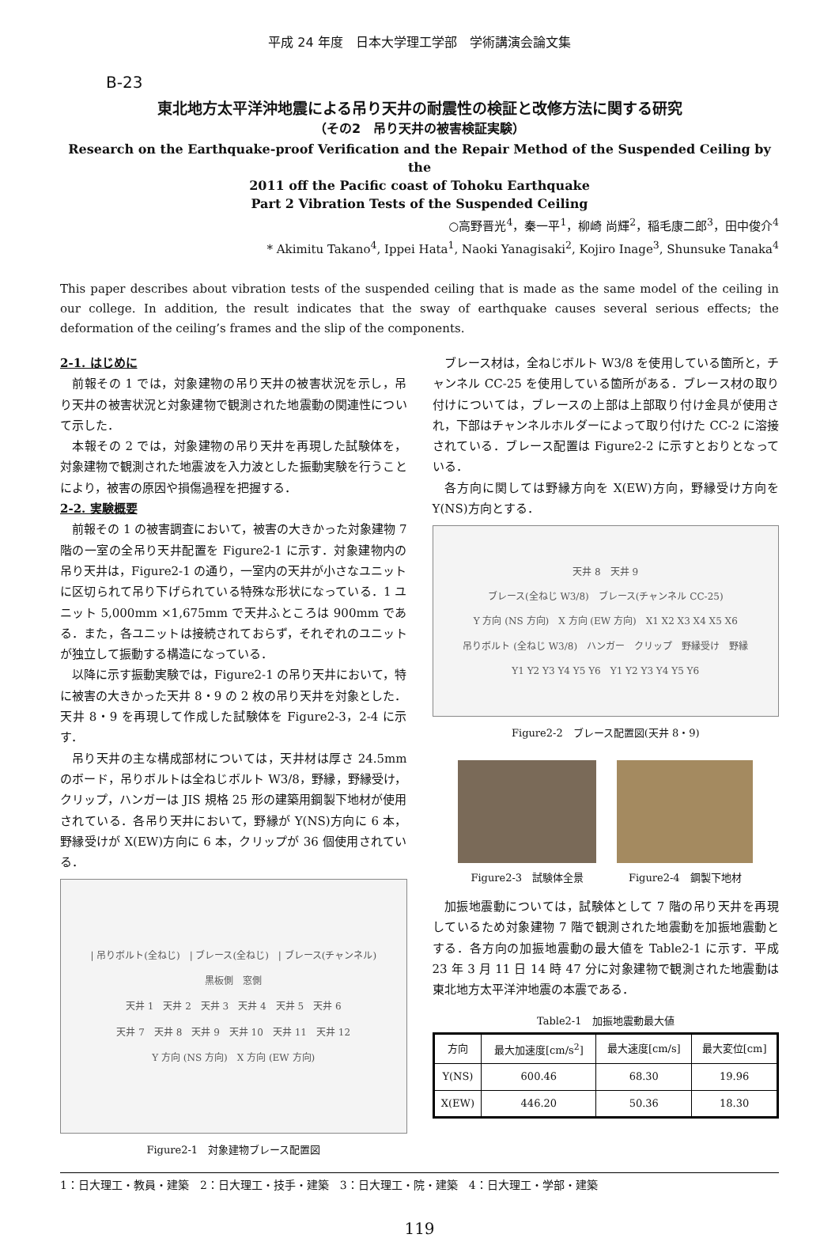平成 24 年度　日本大学理工学部　学術講演会論文集
B-23
東北地方太平洋沖地震による吊り天井の耐震性の検証と改修方法に関する研究
（その2　吊り天井の被害検証実験）
Research on the Earthquake-proof Verification and the Repair Method of the Suspended Ceiling by the
2011 off the Pacific coast of Tohoku Earthquake
Part 2 Vibration Tests of the Suspended Ceiling
○高野晋光<sup>4</sup>，秦一平<sup>1</sup>，柳崎 尚輝<sup>2</sup>，稲毛康二郎<sup>3</sup>，田中俊介<sup>4</sup>
* Akimitu Takano<sup>4</sup>, Ippei Hata<sup>1</sup>, Naoki Yanagisaki<sup>2</sup>, Kojiro Inage<sup>3</sup>, Shunsuke Tanaka<sup>4</sup>
This paper describes about vibration tests of the suspended ceiling that is made as the same model of the ceiling in our college. In addition, the result indicates that the sway of earthquake causes several serious effects; the deformation of the ceiling’s frames and the slip of the components.
2-1. はじめに
前報その 1 では，対象建物の吊り天井の被害状況を示し，吊り天井の被害状況と対象建物で観測された地震動の関連性について示した．
本報その 2 では，対象建物の吊り天井を再現した試験体を，対象建物で観測された地震波を入力波とした振動実験を行うことにより，被害の原因や損傷過程を把握する．
2-2. 実験概要
前報その 1 の被害調査において，被害の大きかった対象建物 7 階の一室の全吊り天井配置を Figure2-1 に示す．対象建物内の吊り天井は，Figure2-1 の通り，一室内の天井が小さなユニットに区切られて吊り下げられている特殊な形状になっている．1 ユニット 5,000mm ×1,675mm で天井ふところは 900mm である．また，各ユニットは接続されておらず，それぞれのユニットが独立して振動する構造になっている．
以降に示す振動実験では，Figure2-1 の吊り天井において，特に被害の大きかった天井 8・9 の 2 枚の吊り天井を対象とした．天井 8・9 を再現して作成した試験体を Figure2-3，2-4 に示す．
吊り天井の主な構成部材については，天井材は厚さ 24.5mm のボード，吊りボルトは全ねじボルト W3/8，野縁，野縁受け，クリップ，ハンガーは JIS 規格 25 形の建築用鋼製下地材が使用されている．各吊り天井において，野縁が Y(NS)方向に 6 本，野縁受けが X(EW)方向に 6 本，クリップが 36 個使用されている．
| 吊りボルト(全ねじ)　| ブレース(全ねじ)　| ブレース(チャンネル)
黒板側　窓側
天井 1　天井 2　天井 3　天井 4　天井 5　天井 6
天井 7　天井 8　天井 9　天井 10　天井 11　天井 12
Y 方向 (NS 方向)　X 方向 (EW 方向)
Figure2-1　対象建物ブレース配置図
ブレース材は，全ねじボルト W3/8 を使用している箇所と，チャンネル CC-25 を使用している箇所がある．ブレース材の取り付けについては，ブレースの上部は上部取り付け金具が使用され，下部はチャンネルホルダーによって取り付けた CC-2 に溶接されている．ブレース配置は Figure2-2 に示すとおりとなっている．
各方向に関しては野縁方向を X(EW)方向，野縁受け方向を Y(NS)方向とする．
天井 8　天井 9
ブレース(全ねじ W3/8)　ブレース(チャンネル CC-25)
Y 方向 (NS 方向)　X 方向 (EW 方向)　X1 X2 X3 X4 X5 X6
吊りボルト (全ねじ W3/8)　ハンガー　クリップ　野縁受け　野縁
Y1 Y2 Y3 Y4 Y5 Y6　Y1 Y2 Y3 Y4 Y5 Y6
Figure2-2　ブレース配置図(天井 8・9)
Figure2-3　試験体全景 Figure2-4　鋼製下地材
加振地震動については，試験体として 7 階の吊り天井を再現しているため対象建物 7 階で観測された地震動を加振地震動とする．各方向の加振地震動の最大値を Table2-1 に示す．平成 23 年 3 月 11 日 14 時 47 分に対象建物で観測された地震動は東北地方太平洋沖地震の本震である．
Table2-1　加振地震動最大値
| 方向 | 最大加速度[cm/s<sup>2</sup>] | 最大速度[cm/s] | 最大変位[cm] |
| --- | --- | --- | --- |
| Y(NS) | 600.46 | 68.30 | 19.96 |
| X(EW) | 446.20 | 50.36 | 18.30 |
1：日大理工・教員・建築　2：日大理工・技手・建築　3：日大理工・院・建築　4：日大理工・学部・建築
119